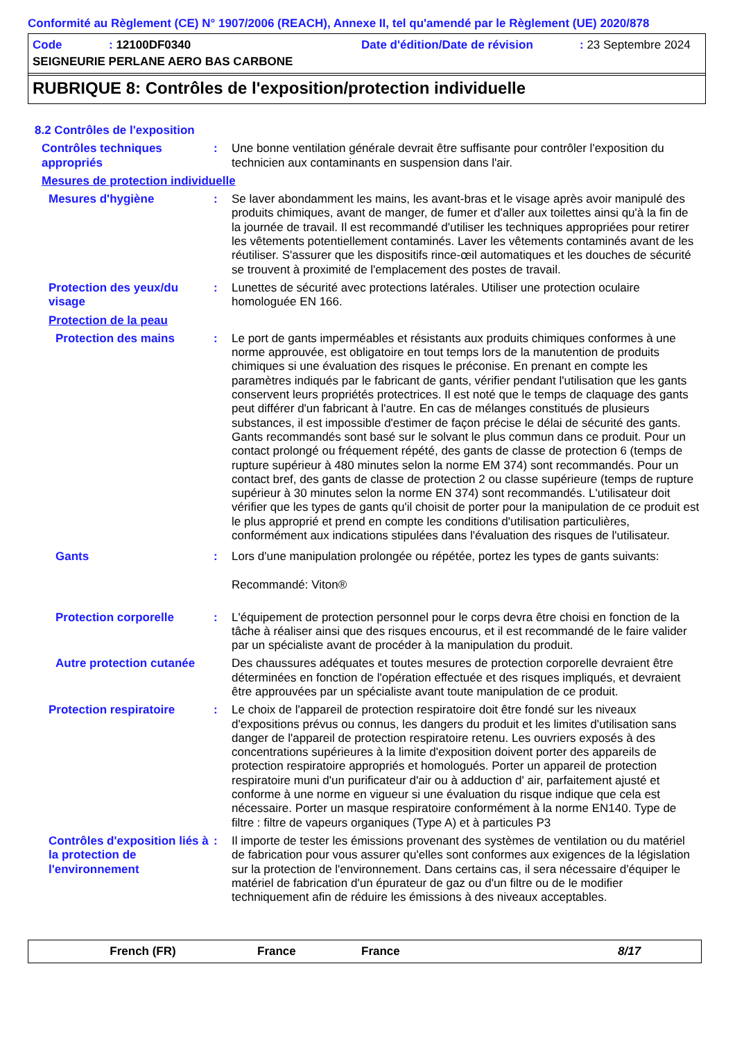Conformité au Règlement (CE) N° 1907/2006 (REACH), Annexe II, tel qu'amendé par le Règlement (UE) 2020/878
Code: 12100DF0340 Date d'édition/Date de révision: 23 Septembre 2024
SEIGNEURIE PERLANE AERO BAS CARBONE
RUBRIQUE 8: Contrôles de l'exposition/protection individuelle
8.2 Contrôles de l'exposition
Contrôles techniques appropriés
: Une bonne ventilation générale devrait être suffisante pour contrôler l'exposition du technicien aux contaminants en suspension dans l'air.
Mesures de protection individuelle
Mesures d'hygiène : Se laver abondamment les mains, les avant-bras et le visage après avoir manipulé des produits chimiques, avant de manger, de fumer et d'aller aux toilettes ainsi qu'à la fin de la journée de travail. Il est recommandé d'utiliser les techniques appropriées pour retirer les vêtements potentiellement contaminés. Laver les vêtements contaminés avant de les réutiliser. S'assurer que les dispositifs rince-œil automatiques et les douches de sécurité se trouvent à proximité de l'emplacement des postes de travail.
Protection des yeux/du visage
: Lunettes de sécurité avec protections latérales. Utiliser une protection oculaire homologuée EN 166.
Protection de la peau
Protection des mains : Le port de gants imperméables et résistants aux produits chimiques conformes à une norme approuvée, est obligatoire en tout temps lors de la manutention de produits chimiques si une évaluation des risques le préconise. En prenant en compte les paramètres indiqués par le fabricant de gants, vérifier pendant l'utilisation que les gants conservent leurs propriétés protectrices. Il est noté que le temps de claquage des gants peut différer d'un fabricant à l'autre. En cas de mélanges constitués de plusieurs substances, il est impossible d'estimer de façon précise le délai de sécurité des gants. Gants recommandés sont basé sur le solvant le plus commun dans ce produit. Pour un contact prolongé ou fréquement répété, des gants de classe de protection 6 (temps de rupture supérieur à 480 minutes selon la norme EM 374) sont recommandés. Pour un contact bref, des gants de classe de protection 2 ou classe supérieure (temps de rupture supérieur à 30 minutes selon la norme EN 374) sont recommandés. L'utilisateur doit vérifier que les types de gants qu'il choisit de porter pour la manipulation de ce produit est le plus approprié et prend en compte les conditions d'utilisation particulières, conformément aux indications stipulées dans l'évaluation des risques de l'utilisateur.
Gants : Lors d'une manipulation prolongée ou répétée, portez les types de gants suivants:
Recommandé: Viton®
Protection corporelle : L'équipement de protection personnel pour le corps devra être choisi en fonction de la tâche à réaliser ainsi que des risques encourus, et il est recommandé de le faire valider par un spécialiste avant de procéder à la manipulation du produit.
Autre protection cutanée
Des chaussures adéquates et toutes mesures de protection corporelle devraient être déterminées en fonction de l'opération effectuée et des risques impliqués, et devraient être approuvées par un spécialiste avant toute manipulation de ce produit.
Protection respiratoire : Le choix de l'appareil de protection respiratoire doit être fondé sur les niveaux d'expositions prévus ou connus, les dangers du produit et les limites d'utilisation sans danger de l'appareil de protection respiratoire retenu. Les ouvriers exposés à des concentrations supérieures à la limite d'exposition doivent porter des appareils de protection respiratoire appropriés et homologués. Porter un appareil de protection respiratoire muni d'un purificateur d'air ou à adduction d' air, parfaitement ajusté et conforme à une norme en vigueur si une évaluation du risque indique que cela est nécessaire. Porter un masque respiratoire conformément à la norme EN140. Type de filtre : filtre de vapeurs organiques (Type A) et à particules P3
Contrôles d'exposition liés à la protection de l'environnement
: Il importe de tester les émissions provenant des systèmes de ventilation ou du matériel de fabrication pour vous assurer qu'elles sont conformes aux exigences de la législation sur la protection de l'environnement. Dans certains cas, il sera nécessaire d'équiper le matériel de fabrication d'un épurateur de gaz ou d'un filtre ou de le modifier techniquement afin de réduire les émissions à des niveaux acceptables.
French (FR) France France 8/17